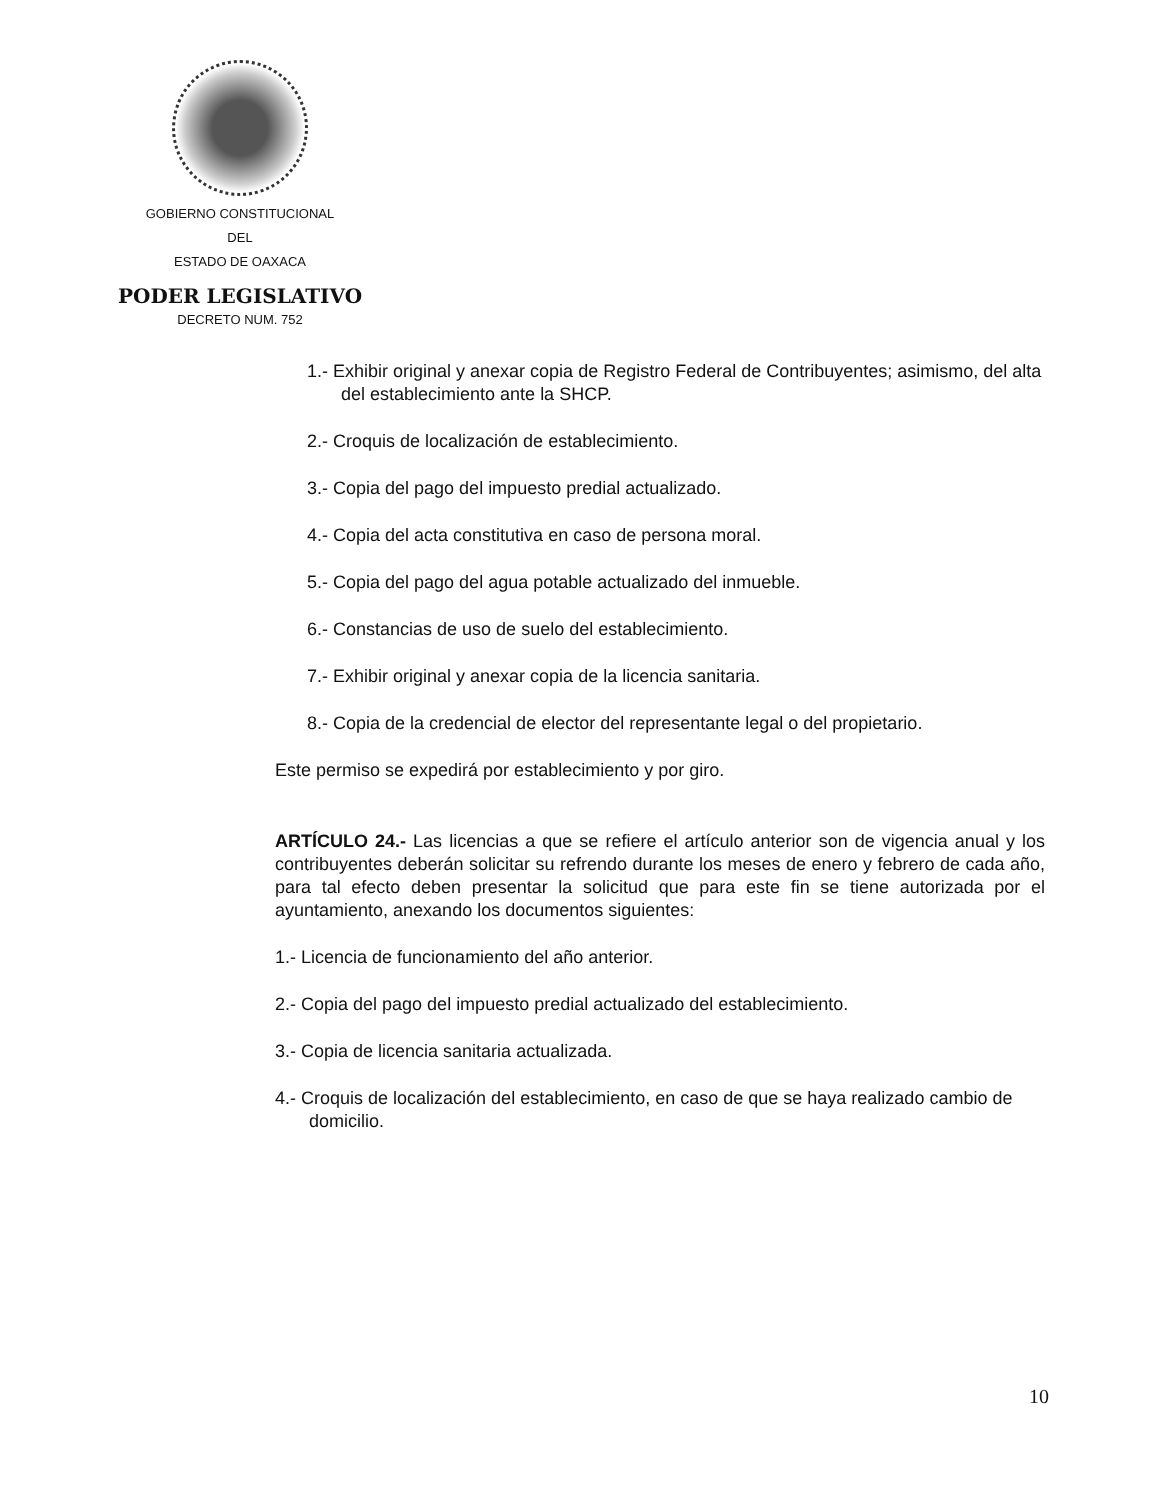GOBIERNO CONSTITUCIONAL
DEL
ESTADO DE OAXACA
PODER LEGISLATIVO
DECRETO NUM. 752
1.- Exhibir original y anexar copia de Registro Federal de Contribuyentes; asimismo, del alta del establecimiento ante la SHCP.
2.- Croquis de localización de establecimiento.
3.- Copia del pago del impuesto predial actualizado.
4.- Copia del acta constitutiva en caso de persona moral.
5.- Copia del pago del agua potable actualizado del inmueble.
6.- Constancias de uso de suelo del establecimiento.
7.- Exhibir original y anexar copia de la licencia sanitaria.
8.- Copia de la credencial de elector del representante legal o del propietario.
Este permiso se expedirá por establecimiento y por giro.
ARTÍCULO 24.- Las licencias a que se refiere el artículo anterior son de vigencia anual y los contribuyentes deberán solicitar su refrendo durante los meses de enero y febrero de cada año, para tal efecto deben presentar la solicitud que para este fin se tiene autorizada por el ayuntamiento, anexando los documentos siguientes:
1.- Licencia de funcionamiento del año anterior.
2.- Copia del pago del impuesto predial actualizado del establecimiento.
3.- Copia de licencia sanitaria actualizada.
4.- Croquis de localización del establecimiento, en caso de que se haya realizado cambio de domicilio.
10